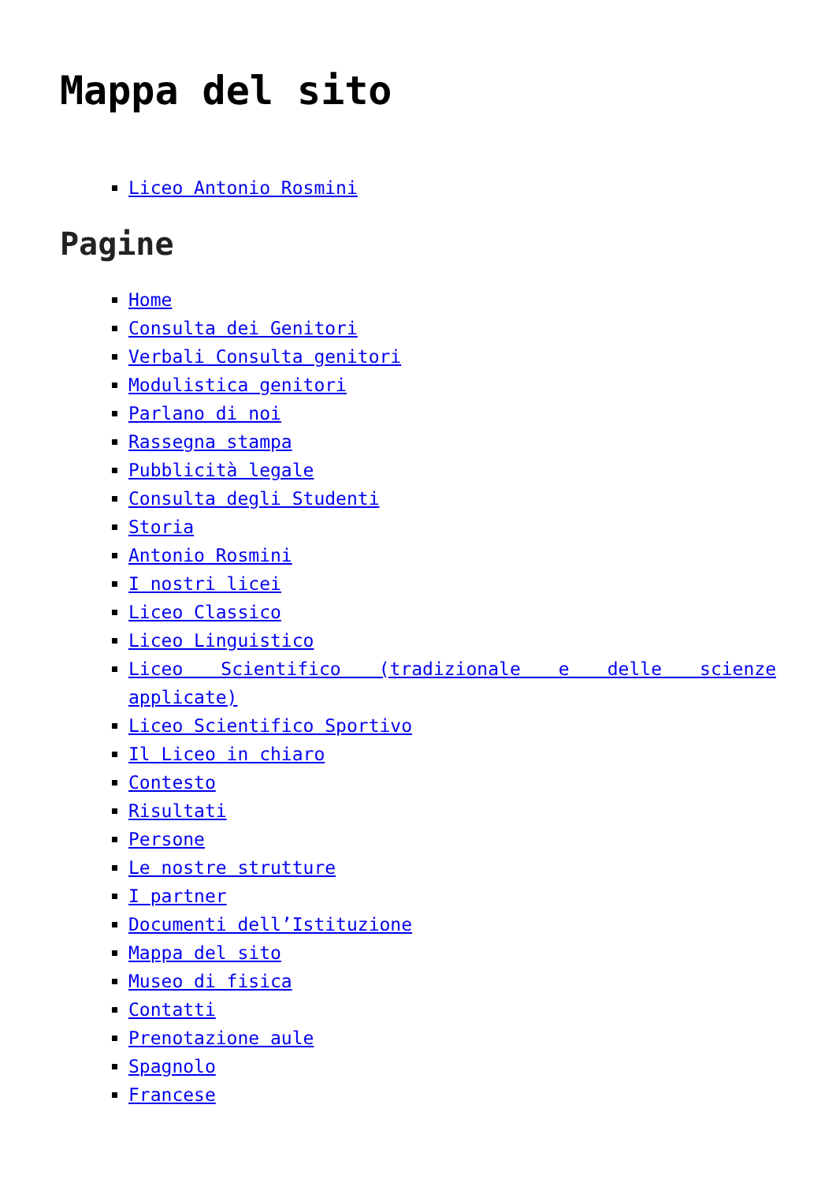Mappa del sito
Liceo Antonio Rosmini
Pagine
Home
Consulta dei Genitori
Verbali Consulta genitori
Modulistica genitori
Parlano di noi
Rassegna stampa
Pubblicità legale
Consulta degli Studenti
Storia
Antonio Rosmini
I nostri licei
Liceo Classico
Liceo Linguistico
Liceo Scientifico (tradizionale e delle scienze applicate)
Liceo Scientifico Sportivo
Il Liceo in chiaro
Contesto
Risultati
Persone
Le nostre strutture
I partner
Documenti dell’Istituzione
Mappa del sito
Museo di fisica
Contatti
Prenotazione aule
Spagnolo
Francese